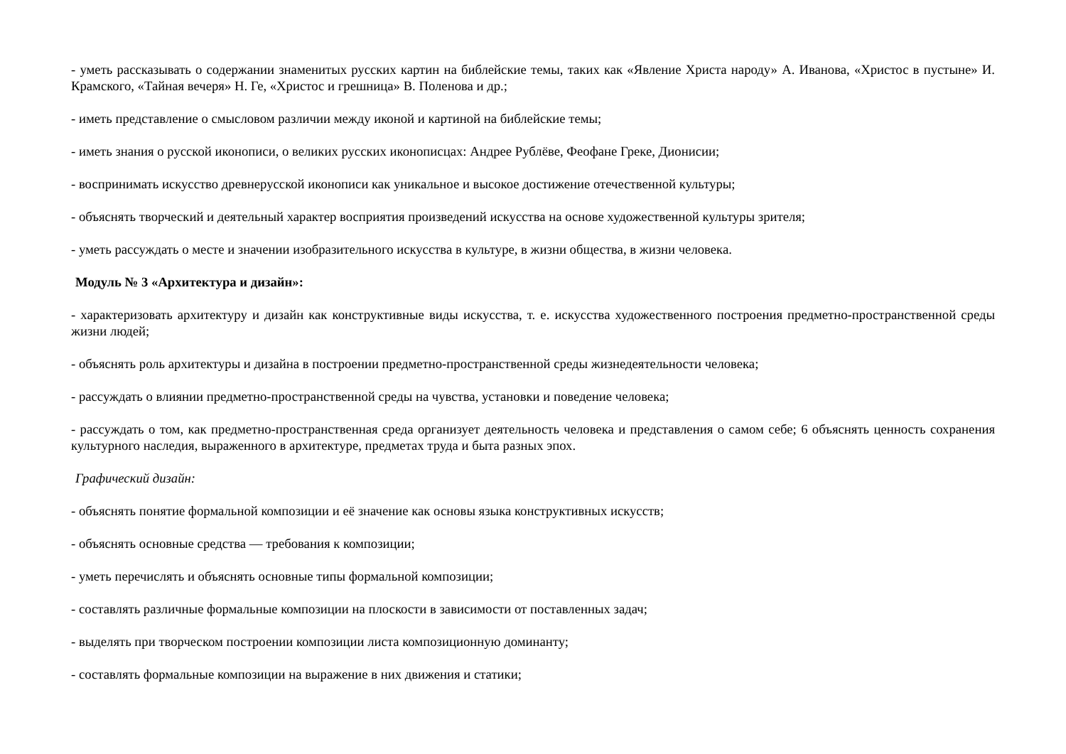- уметь рассказывать о содержании знаменитых русских картин на библейские темы, таких как «Явление Христа народу» А. Иванова, «Христос в пустыне» И. Крамского, «Тайная вечеря» Н. Ге, «Христос и грешница» В. Поленова и др.;
- иметь представление о смысловом различии между иконой и картиной на библейские темы;
- иметь знания о русской иконописи, о великих русских иконописцах: Андрее Рублёве, Феофане Греке, Дионисии;
- воспринимать искусство древнерусской иконописи как уникальное и высокое достижение отечественной культуры;
- объяснять творческий и деятельный характер восприятия произведений искусства на основе художественной культуры зрителя;
- уметь рассуждать о месте и значении изобразительного искусства в культуре, в жизни общества, в жизни человека.
Модуль № 3 «Архитектура и дизайн»:
- характеризовать архитектуру и дизайн как конструктивные виды искусства, т. е. искусства художественного построения предметно-пространственной среды жизни людей;
- объяснять роль архитектуры и дизайна в построении предметно-пространственной среды жизнедеятельности человека;
- рассуждать о влиянии предметно-пространственной среды на чувства, установки и поведение человека;
- рассуждать о том, как предметно-пространственная среда организует деятельность человека и представления о самом себе; 6 объяснять ценность сохранения культурного наследия, выраженного в архитектуре, предметах труда и быта разных эпох.
Графический дизайн:
- объяснять понятие формальной композиции и её значение как основы языка конструктивных искусств;
- объяснять основные средства — требования к композиции;
- уметь перечислять и объяснять основные типы формальной композиции;
- составлять различные формальные композиции на плоскости в зависимости от поставленных задач;
- выделять при творческом построении композиции листа композиционную доминанту;
- составлять формальные композиции на выражение в них движения и статики;